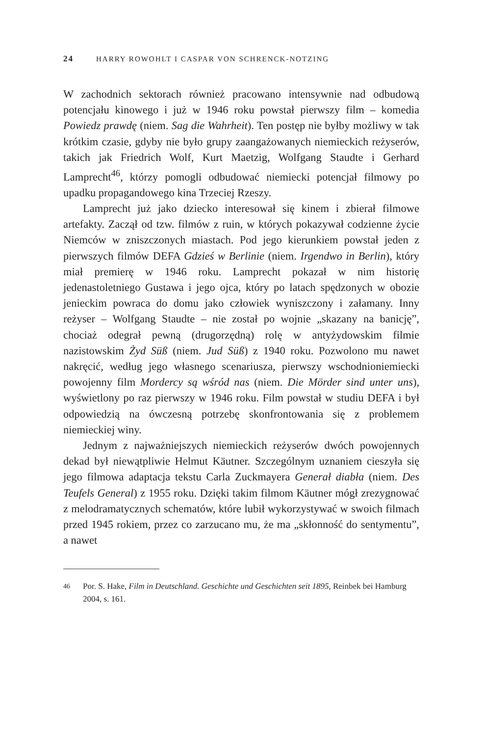24 HARRY ROWOHLT I CASPAR VON SCHRENCK-NOTZING
W zachodnich sektorach również pracowano intensywnie nad odbudową potencjału kinowego i już w 1946 roku powstał pierwszy film – komedia Powiedz prawdę (niem. Sag die Wahrheit). Ten postęp nie byłby możliwy w tak krótkim czasie, gdyby nie było grupy zaangażowanych niemieckich reżyserów, takich jak Friedrich Wolf, Kurt Maetzig, Wolfgang Staudte i Gerhard Lamprecht<sup>46</sup>, którzy pomogli odbudować niemiecki potencjał filmowy po upadku propagandowego kina Trzeciej Rzeszy.
Lamprecht już jako dziecko interesował się kinem i zbierał filmowe artefakty. Zaczął od tzw. filmów z ruin, w których pokazywał codzienne życie Niemców w zniszczonych miastach. Pod jego kierunkiem powstał jeden z pierwszych filmów DEFA Gdzieś w Berlinie (niem. Irgendwo in Berlin), który miał premierę w 1946 roku. Lamprecht pokazał w nim historię jedenastoletniego Gustawa i jego ojca, który po latach spędzonych w obozie jenieckim powraca do domu jako człowiek wyniszczony i załamany. Inny reżyser – Wolfgang Staudte – nie został po wojnie „skazany na banicję”, chociaż odegrał pewną (drugorzędną) rolę w antyżydowskim filmie nazistowskim Żyd Süß (niem. Jud Süß) z 1940 roku. Pozwolono mu nawet nakręcić, według jego własnego scenariusza, pierwszy wschodnioniemiecki powojenny film Mordercy są wśród nas (niem. Die Mörder sind unter uns), wyświetlony po raz pierwszy w 1946 roku. Film powstał w studiu DEFA i był odpowiedzią na ówczesną potrzebę skonfrontowania się z problemem niemieckiej winy.
Jednym z najważniejszych niemieckich reżyserów dwóch powojennych dekad był niewątpliwie Helmut Käutner. Szczególnym uznaniem cieszyła się jego filmowa adaptacja tekstu Carla Zuckmayera Generał diabła (niem. Des Teufels General) z 1955 roku. Dzięki takim filmom Käutner mógł zrezygnować z melodramatycznych schematów, które lubił wykorzystywać w swoich filmach przed 1945 rokiem, przez co zarzucano mu, że ma „skłonność do sentymentu”, a nawet
46
Por. S. Hake, Film in Deutschland. Geschichte und Geschichten seit 1895, Reinbek bei Hamburg 2004, s. 161.